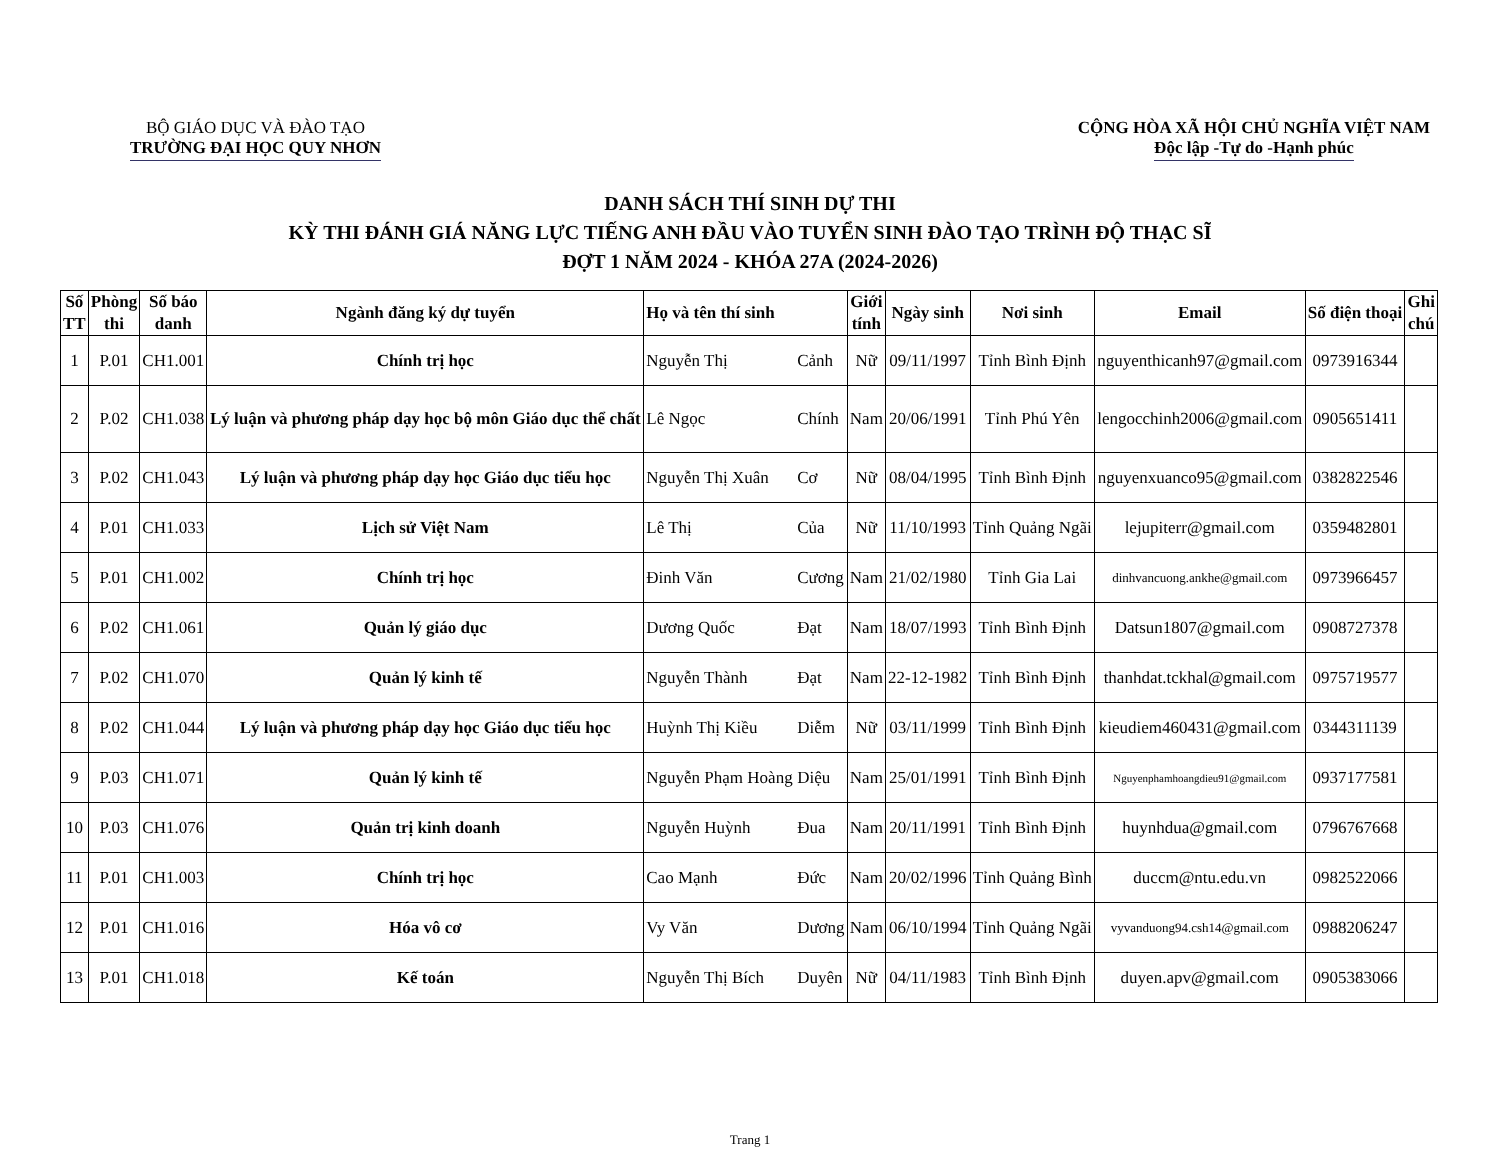BỘ GIÁO DỤC VÀ ĐÀO TẠO
TRƯỜNG ĐẠI HỌC QUY NHƠN
CỘNG HÒA XÃ HỘI CHỦ NGHĨA VIỆT NAM
Độc lập -Tự do -Hạnh phúc
DANH SÁCH THÍ SINH DỰ THI
KỲ THI ĐÁNH GIÁ NĂNG LỰC TIẾNG ANH ĐẦU VÀO TUYỂN SINH ĐÀO TẠO TRÌNH ĐỘ THẠC SĨ
ĐỢT 1 NĂM 2024 - KHÓA 27A (2024-2026)
| Số TT | Phòng thi | Số báo danh | Ngành đăng ký dự tuyển | Họ và tên thí sinh | | Giới tính | Ngày sinh | Nơi sinh | Email | Số điện thoại | Ghi chú |
| --- | --- | --- | --- | --- | --- | --- | --- | --- | --- | --- | --- |
| 1 | P.01 | CH1.001 | Chính trị học | Nguyễn Thị | Cảnh | Nữ | 09/11/1997 | Tỉnh Bình Định | nguyenthicanh97@gmail.com | 0973916344 | |
| 2 | P.02 | CH1.038 | Lý luận và phương pháp dạy học bộ môn Giáo dục thể chất | Lê Ngọc | Chính | Nam | 20/06/1991 | Tỉnh Phú Yên | lengocchinh2006@gmail.com | 0905651411 | |
| 3 | P.02 | CH1.043 | Lý luận và phương pháp dạy học Giáo dục tiểu học | Nguyễn Thị Xuân | Cơ | Nữ | 08/04/1995 | Tỉnh Bình Định | nguyenxuanco95@gmail.com | 0382822546 | |
| 4 | P.01 | CH1.033 | Lịch sử Việt Nam | Lê Thị | Của | Nữ | 11/10/1993 | Tỉnh Quảng Ngãi | lejupiterr@gmail.com | 0359482801 | |
| 5 | P.01 | CH1.002 | Chính trị học | Đinh Văn | Cương | Nam | 21/02/1980 | Tỉnh Gia Lai | dinhvancuong.ankhe@gmail.com | 0973966457 | |
| 6 | P.02 | CH1.061 | Quản lý giáo dục | Dương Quốc | Đạt | Nam | 18/07/1993 | Tỉnh Bình Định | Datsun1807@gmail.com | 0908727378 | |
| 7 | P.02 | CH1.070 | Quản lý kinh tế | Nguyễn Thành | Đạt | Nam | 22-12-1982 | Tỉnh Bình Định | thanhdat.tckhal@gmail.com | 0975719577 | |
| 8 | P.02 | CH1.044 | Lý luận và phương pháp dạy học Giáo dục tiểu học | Huỳnh Thị Kiều | Diễm | Nữ | 03/11/1999 | Tỉnh Bình Định | kieudiem460431@gmail.com | 0344311139 | |
| 9 | P.03 | CH1.071 | Quản lý kinh tế | Nguyễn Phạm Hoàng | Diệu | Nam | 25/01/1991 | Tỉnh Bình Định | Nguyenphamhoangdieu91@gmail.com | 0937177581 | |
| 10 | P.03 | CH1.076 | Quản trị kinh doanh | Nguyễn Huỳnh | Đua | Nam | 20/11/1991 | Tỉnh Bình Định | huynhdua@gmail.com | 0796767668 | |
| 11 | P.01 | CH1.003 | Chính trị học | Cao Mạnh | Đức | Nam | 20/02/1996 | Tỉnh Quảng Bình | duccm@ntu.edu.vn | 0982522066 | |
| 12 | P.01 | CH1.016 | Hóa vô cơ | Vy Văn | Dương | Nam | 06/10/1994 | Tỉnh Quảng Ngãi | vyvanduong94.csh14@gmail.com | 0988206247 | |
| 13 | P.01 | CH1.018 | Kế toán | Nguyễn Thị Bích | Duyên | Nữ | 04/11/1983 | Tỉnh Bình Định | duyen.apv@gmail.com | 0905383066 | |
Trang 1